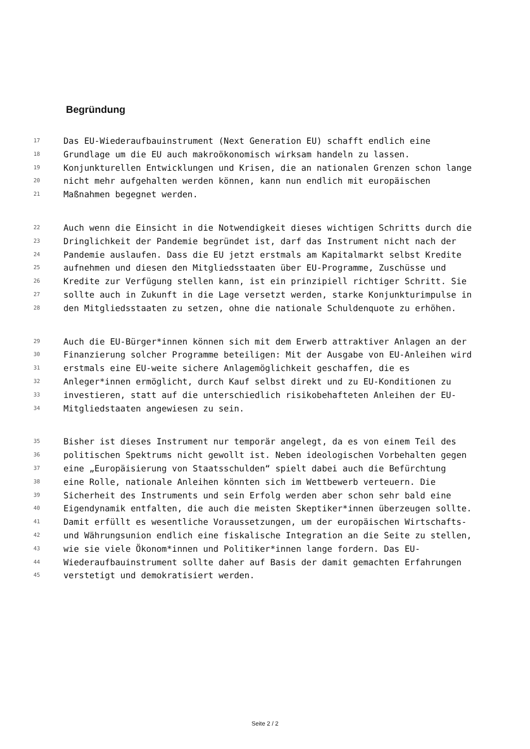Begründung
17 Das EU-Wiederaufbauinstrument (Next Generation EU) schafft endlich eine
18 Grundlage um die EU auch makroökonomisch wirksam handeln zu lassen.
19 Konjunkturellen Entwicklungen und Krisen, die an nationalen Grenzen schon lange
20 nicht mehr aufgehalten werden können, kann nun endlich mit europäischen
21 Maßnahmen begegnet werden.
22 Auch wenn die Einsicht in die Notwendigkeit dieses wichtigen Schritts durch die
23 Dringlichkeit der Pandemie begründet ist, darf das Instrument nicht nach der
24 Pandemie auslaufen. Dass die EU jetzt erstmals am Kapitalmarkt selbst Kredite
25 aufnehmen und diesen den Mitgliedsstaaten über EU-Programme, Zuschüsse und
26 Kredite zur Verfügung stellen kann, ist ein prinzipiell richtiger Schritt. Sie
27 sollte auch in Zukunft in die Lage versetzt werden, starke Konjunkturimpulse in
28 den Mitgliedsstaaten zu setzen, ohne die nationale Schuldenquote zu erhöhen.
29 Auch die EU-Bürger*innen können sich mit dem Erwerb attraktiver Anlagen an der
30 Finanzierung solcher Programme beteiligen: Mit der Ausgabe von EU-Anleihen wird
31 erstmals eine EU-weite sichere Anlagemöglichkeit geschaffen, die es
32 Anleger*innen ermöglicht, durch Kauf selbst direkt und zu EU-Konditionen zu
33 investieren, statt auf die unterschiedlich risikobehafteten Anleihen der EU-
34 Mitgliedstaaten angewiesen zu sein.
35 Bisher ist dieses Instrument nur temporär angelegt, da es von einem Teil des
36 politischen Spektrums nicht gewollt ist. Neben ideologischen Vorbehalten gegen
37 eine „Europäisierung von Staatsschulden“ spielt dabei auch die Befürchtung
38 eine Rolle, nationale Anleihen könnten sich im Wettbewerb verteuern. Die
39 Sicherheit des Instruments und sein Erfolg werden aber schon sehr bald eine
40 Eigendynamik entfalten, die auch die meisten Skeptiker*innen überzeugen sollte.
41 Damit erfüllt es wesentliche Voraussetzungen, um der europäischen Wirtschafts-
42 und Währungsunion endlich eine fiskalische Integration an die Seite zu stellen,
43 wie sie viele Ökonom*innen und Politiker*innen lange fordern. Das EU-
44 Wiederaufbauinstrument sollte daher auf Basis der damit gemachten Erfahrungen
45 verstetigt und demokratisiert werden.
Seite 2 / 2